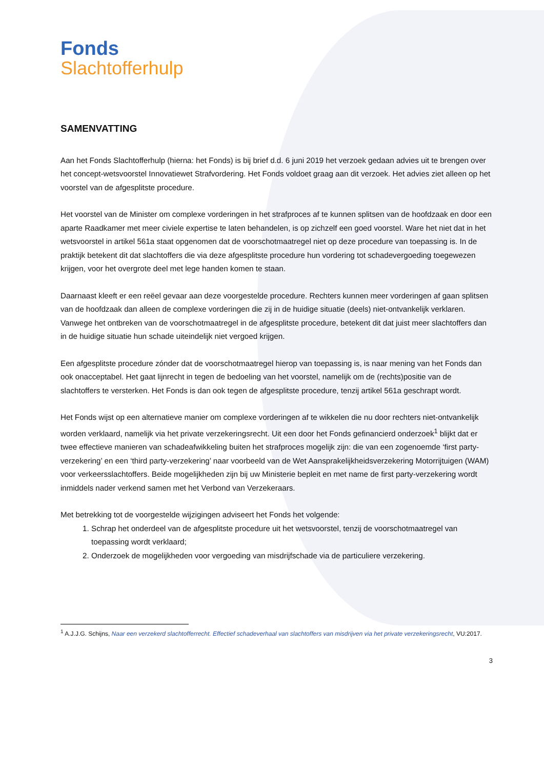Fonds
Slachtofferhulp
SAMENVATTING
Aan het Fonds Slachtofferhulp (hierna: het Fonds) is bij brief d.d. 6 juni 2019 het verzoek gedaan advies uit te brengen over het concept-wetsvoorstel Innovatiewet Strafvordering. Het Fonds voldoet graag aan dit verzoek. Het advies ziet alleen op het voorstel van de afgesplitste procedure.
Het voorstel van de Minister om complexe vorderingen in het strafproces af te kunnen splitsen van de hoofdzaak en door een aparte Raadkamer met meer civiele expertise te laten behandelen, is op zichzelf een goed voorstel. Ware het niet dat in het wetsvoorstel in artikel 561a staat opgenomen dat de voorschotmaatregel niet op deze procedure van toepassing is. In de praktijk betekent dit dat slachtoffers die via deze afgesplitste procedure hun vordering tot schadevergoeding toegewezen krijgen, voor het overgrote deel met lege handen komen te staan.
Daarnaast kleeft er een reëel gevaar aan deze voorgestelde procedure. Rechters kunnen meer vorderingen af gaan splitsen van de hoofdzaak dan alleen de complexe vorderingen die zij in de huidige situatie (deels) niet-ontvankelijk verklaren. Vanwege het ontbreken van de voorschotmaatregel in de afgesplitste procedure, betekent dit dat juist meer slachtoffers dan in de huidige situatie hun schade uiteindelijk niet vergoed krijgen.
Een afgesplitste procedure zónder dat de voorschotmaatregel hierop van toepassing is, is naar mening van het Fonds dan ook onacceptabel. Het gaat lijnrecht in tegen de bedoeling van het voorstel, namelijk om de (rechts)positie van de slachtoffers te versterken. Het Fonds is dan ook tegen de afgesplitste procedure, tenzij artikel 561a geschrapt wordt.
Het Fonds wijst op een alternatieve manier om complexe vorderingen af te wikkelen die nu door rechters niet-ontvankelijk worden verklaard, namelijk via het private verzekeringsrecht. Uit een door het Fonds gefinancierd onderzoek<sup>1</sup> blijkt dat er twee effectieve manieren van schadeafwikkeling buiten het strafproces mogelijk zijn: die van een zogenoemde ‘first party-verzekering’ en een ‘third party-verzekering’ naar voorbeeld van de Wet Aansprakelijkheidsverzekering Motorrijtuigen (WAM) voor verkeersslachtoffers. Beide mogelijkheden zijn bij uw Ministerie bepleit en met name de first party-verzekering wordt inmiddels nader verkend samen met het Verbond van Verzekeraars.
Met betrekking tot de voorgestelde wijzigingen adviseert het Fonds het volgende:
1. Schrap het onderdeel van de afgesplitste procedure uit het wetsvoorstel, tenzij de voorschotmaatregel van toepassing wordt verklaard;
2. Onderzoek de mogelijkheden voor vergoeding van misdrijfschade via de particuliere verzekering.
<sup>1</sup> A.J.J.G. Schijns, Naar een verzekerd slachtofferrecht. Effectief schadeverhaal van slachtoffers van misdrijven via het private verzekeringsrecht, VU:2017.
3